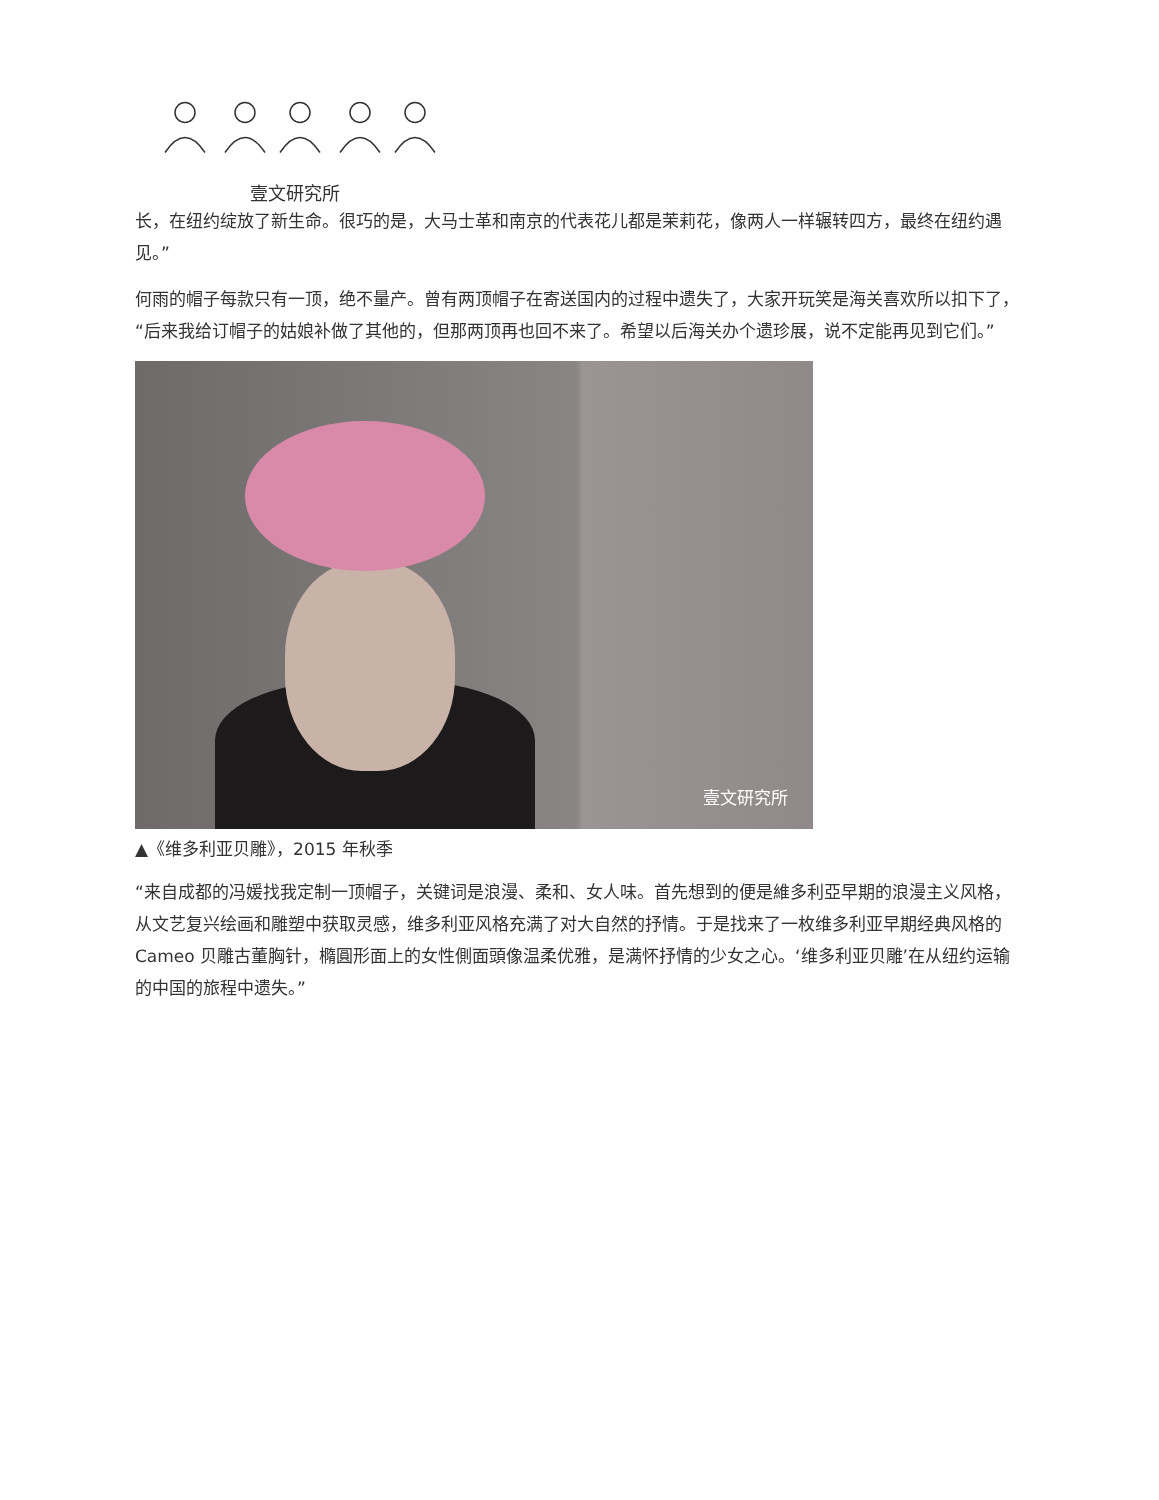壹文研究所
长，在纽约绽放了新生命。很巧的是，大马士革和南京的代表花儿都是茉莉花，像两人一样辗转四方，最终在纽约遇见。”
何雨的帽子每款只有一顶，绝不量产。曾有两顶帽子在寄送国内的过程中遗失了，大家开玩笑是海关喜欢所以扣下了，“后来我给订帽子的姑娘补做了其他的，但那两顶再也回不来了。希望以后海关办个遗珍展，说不定能再见到它们。”
壹文研究所
▲《维多利亚贝雕》，2015 年秋季
“来自成都的冯媛找我定制一顶帽子，关键词是浪漫、柔和、女人味。首先想到的便是維多利亞早期的浪漫主义风格，从文艺复兴绘画和雕塑中获取灵感，维多利亚风格充满了对大自然的抒情。于是找来了一枚维多利亚早期经典风格的 Cameo 贝雕古董胸针，橢圓形面上的女性側面頭像温柔优雅，是满怀抒情的少女之心。‘维多利亚贝雕’在从纽约运输的中国的旅程中遗失。”